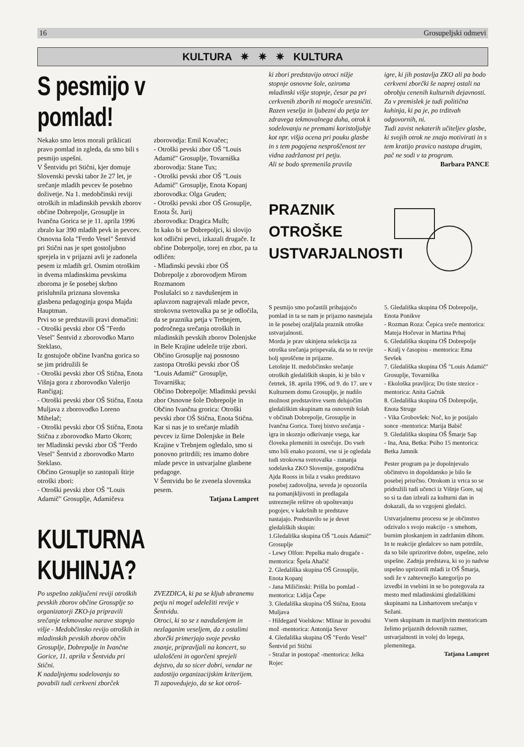16 Grosupeljski odmevi
KULTURA ✷ ✷ ✷ KULTURA
S pesmijo v pomlad!
Nekako smo letos morali priklicati pravo pomlad in zgleda, da smo bili s pesmijo uspešni.
V Šentvidu pri Stični, kjer domuje Slovenski pevski tabor že 27 let, je srečanje mladih pevcev še posebno doživetje. Na 1. medobčinski reviji otroških in mladinskih pevskih zborov občine Dobrepolje, Grosuplje in Ivančna Gorica se je 11. aprila 1996 zbralo kar 390 mladih pevk in pevcev.
Osnovna šola "Ferdo Vesel" Šentvid pri Stični nas je spet gostoljubno sprejela in v prijazni avli je zadonela pesem iz mladih grl. Osmim otroškim in dvema mladinskima pevskima zboroma je še posebej skrbno prisluhnila priznana slovenska glasbena pedagoginja gospa Majda Hauptman.
Prvi so se predstavili pravi domačini:
- Otroški pevski zbor OŠ "Ferdo Vesel" Šentvid z zborovodko Marto Steklaso,
Iz gostujoče občine Ivančna gorica so se jim pridružili še
- Otroški pevski zbor OŠ Stična, Enota Višnja gora z zborovodko Valerijo Rančigaj;
- Otroški pevski zbor OŠ Stična, Enota Muljava z zborovodko Loreno Mihelač;
- Otroški pevski zbor OŠ Stična, Enota Stična z zborovodko Marto Okorn;
ter Mladinski pevski zbor OŠ "Ferdo Vesel" Šentvid z zborovodko Marto Steklaso.
Občino Grosuplje so zastopali štirje otroški zbori:
- Otroški pevski zbor OŠ "Louis Adamič" Grosuplje, Adamičeva
zborovodja: Emil Kovačec;
- Otroški pevski zbor OŠ "Louis Adamič" Grosuplje, Tovarniška
zborovodja: Stane Tux;
- Otroški pevski zbor OŠ "Louis Adamič" Grosuplje, Enota Kopanj
zborovodka: Olga Gruden;
- Otroški pevski zbor OŠ Grosuplje, Enota Št. Jurij
zborovodka: Dragica Mulh;
In kako bi se Dobrepoljci, ki slovijo kot odlični pevci, izkazali drugače. Iz občine Dobrepolje, torej en zbor, pa ta odličen:
- Mladinski pevski zbor OŠ Dobrepolje z zborovodjem Mirom Rozmanom
Poslušalci so z navdušenjem in aplavzom nagrajevali mlade pevce, strokovna svetovalka pa se je odločila, da se praznika petja v Trebnjem, področnega srečanja otroških in mladinskih pevskih zborov Dolenjske in Bele Krajine udeleže trije zbori.
Občino Grosuplje naj posnosno zastopa Otroški pevski zbor OŠ "Louis Adamič" Grosuplje, Tovarniška;
Občino Dobrepolje: Mladinski pevski zbor Osnovne šole Dobrepolje in
Občino Ivančna grorica: Otroški pevski zbor OŠ Stična, Enota Stična.
Kar si nas je to srečanje mladih pevcev iz širne Dolenjske in Bele Krajine v Trebnjem ogledalo, smo si ponovno pritrdili; res imamo dobre mlade pevce in ustvarjalne glasbene pedagoge.
V Šentvidu bo še zvenela slovenska pesem.
Tatjana Lampret
KULTURNA KUHINJA?
Po uspešno zaključeni reviji otroških pevskih zborov občine Grosuplje so organizatorji ZKO-ja pripravili srečanje tekmovalne narave stopnjo višje - Medobčinsko revijo otroških in mladinskih pevskih zborov občin Grosuplje, Dobrepolje in Ivančne Gorice, 11. aprila v Šentvidu pri Stični.
K nadaljnjemu sodelovanju so povabili tudi cerkveni zborček
ZVEZDICA, ki pa se kljub ubranemu petju ni mogel udeležiti revije v Šentvidu.
Otroci, ki so se z navdušenjem in nezlaganim veseljem, da z ostalimi zborčki primerjajo svoje pevsko znanje, pripravljali na koncert, so užaloščeni in ogorčeni sprejeli dejstvo, da so sicer dobri, vendar ne zadostijo organizacijskim kriterijem.
Ti zapovedujejo, da se kot otroš-
ki zbori predstavijo otroci nižje stopnje osnovne šole, oziroma mladinski višje stopnje, česar pa pri cerkvenih zborih ni mogoče uresničiti.
Razen veselja in ljubezni do petja ter zdravega tekmovalnega duha, otrok k sodelovanju ne premami koristoljubje kot npr. višja ocena pri pouku glasbe in s tem pogojena nesproščenost ter vidna zadržanost pri petju.
Ali se bodo spremenila pravila
igre, ki jih postavlja ZKO ali pa bodo cerkveni zborčki še naprej ostali na obrobju cenenih kulturnih dejavnosti.
Za v premislek je tudi politična kuhinja, ki pa je, po trditvah odgovornih, ni.
Tudi zavist nekaterih učiteljev glasbe, ki svojih otrok ne znajo motivirati in s tem kratijo pravico nastopa drugim, pač ne sodi v ta program.
Barbara PANCE
PRAZNIK
OTROŠKE
USTVARJALNOSTI
S pesmijo smo počastili prihajajočo pomlad in ta se nam je prijazno nasmejala in še posebej ozaljšala praznik otroške ustvarjalnosti.
Morda je prav ukinjena selekcija za otroška srečanja prispevala, da so te revije bolj sproščene in prijazne.
Letošnje II. medobčinsko srečanje otroških gledaliških skupin, ki je bilo v četrtek, 18. aprila 1996, od 9. do 17. ure v Kulturnem domu Grosuplje, je nudilo možnost predstavitve vsem delujočim gledališkim skupinam na osnovnih šolah v občinah Dobrepolje, Grosuplje in Ivančna Gorica. Torej bistvo srečanja - igra in skoznjo odkrivanje vsega, kar človeka plemeniti in osrečuje. Do vseh smo bili enako pozorni, vse si je ogledala tudi strokovna svetovalka - zunanja sodelavka ZKO Slovenije, gospodična Ajda Rooss in bila z vsako predstavo posebej zadovoljna, seveda je opozorila na pomanjkljivosti in predlagala ustreznejše rešitve ob upoštevanju pogojev, v kakršnih te predstave nastajajo. Predstavilo se je devet gledaliških skupin:
1.Gledališka skupina OŠ "Louis Adamič" Grosuplje
- Lewy Olfon: Pepelka malo drugače - mentorica: Špela Ahačič
2. Gledališka skupina OŠ Grosuplje, Enota Kopanj
- Jana Miličinski: Prišla bo pomlad - mentorica: Lidija Čepe
3. Gledališka skupina OŠ Stična, Enota Muljava
- Hildegard Voelskow: Mlinar in povodni mož -mentorica: Antonija Sever
4. Gledališka skupina OŠ "Ferdo Vesel" Šentvid pri Stični
- Stražar in postopač -mentorica: Jelka Rojec
5. Gledališka skupina OŠ Dobrepolje, Enota Ponikve
- Rozman Roza: Čepica sreče mentorica: Mateja Hočevar in Martina Prhaj
6. Gledališka skupina OŠ Dobrepolje
- Kralj v časopisu - mentorica: Ema Sevšek
7. Gledališka skupina OŠ "Louis Adamič" Grosuplje, Tovarniška
- Ekološka pravljica; Do tiste stezice -mentorica: Anita Gačnik
8. Gledališka skupina OŠ Dobrepolje, Enota Struge
- Vika Grobovšek: Noč, ko je posijalo sonce -mentorica: Marija Babič
9. Gledališka skupina OŠ Šmarje Sap
- Ina, Ana, Betka: Psiho 15 mentorica: Betka Jamnik
Pester program pa je dopolnjevalo občinstvo in dopoldansko je bilo še posebej prisrčno. Otrokom iz vrtca so se pridružili tudi učenci iz Višnje Gore, saj so si ta dan izbrali za kulturni dan in dokazali, da so vzgojeni gledalci.
Ustvarjalnemu procesu se je občinstvo odzivalo s svojo reakcijo - s smehom, burnim ploskanjem in zadržanim dihom. In te reakcije gledalcev so nam potrdile, da so bile uprizoritve dobre, uspešne, zelo uspešne. Zadnja predstava, ki so jo nadvse uspešno uprizorili mladi iz OŠ Šmarja, sodi že v zahtevnejšo kategorijo po izvedbi in vsebini in se bo potegovala za mesto med mladinskimi gledališkimi skupinami na Linhartovem srečanju v Sežani.
Vsem skupinam in marljivim mentoricam želimo prijaznih delovnih razmer, ustvarjalnosti in volej do lepega, plemenitega.
Tatjana Lampret